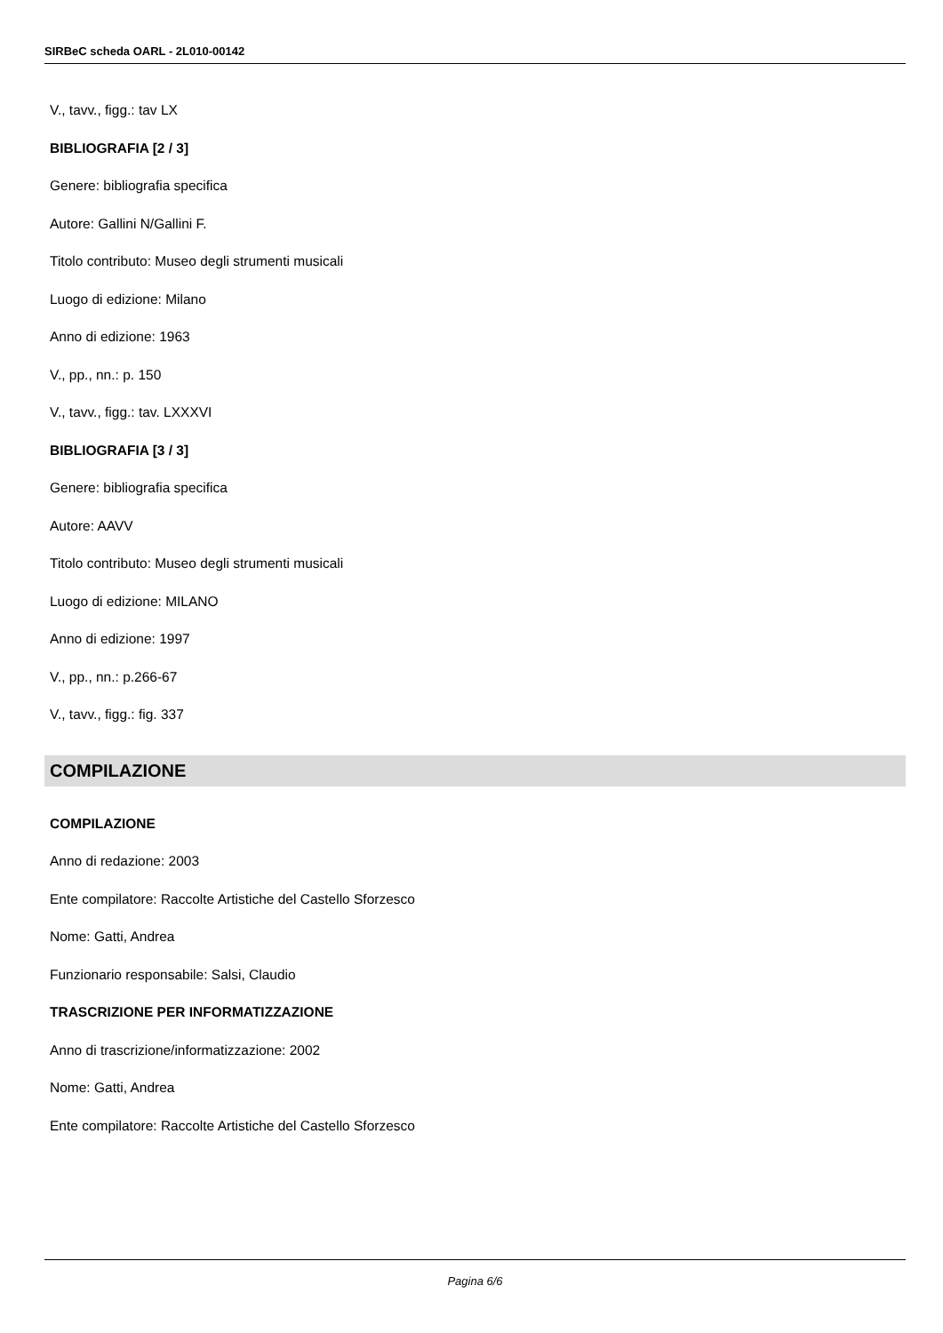SIRBeC scheda OARL - 2L010-00142
V., tavv., figg.: tav LX
BIBLIOGRAFIA [2 / 3]
Genere: bibliografia specifica
Autore: Gallini N/Gallini F.
Titolo contributo: Museo degli strumenti musicali
Luogo di edizione: Milano
Anno di edizione: 1963
V., pp., nn.: p. 150
V., tavv., figg.: tav. LXXXVI
BIBLIOGRAFIA [3 / 3]
Genere: bibliografia specifica
Autore: AAVV
Titolo contributo: Museo degli strumenti musicali
Luogo di edizione: MILANO
Anno di edizione: 1997
V., pp., nn.: p.266-67
V., tavv., figg.: fig. 337
COMPILAZIONE
COMPILAZIONE
Anno di redazione: 2003
Ente compilatore: Raccolte Artistiche del Castello Sforzesco
Nome: Gatti, Andrea
Funzionario responsabile: Salsi, Claudio
TRASCRIZIONE PER INFORMATIZZAZIONE
Anno di trascrizione/informatizzazione: 2002
Nome: Gatti, Andrea
Ente compilatore: Raccolte Artistiche del Castello Sforzesco
Pagina 6/6